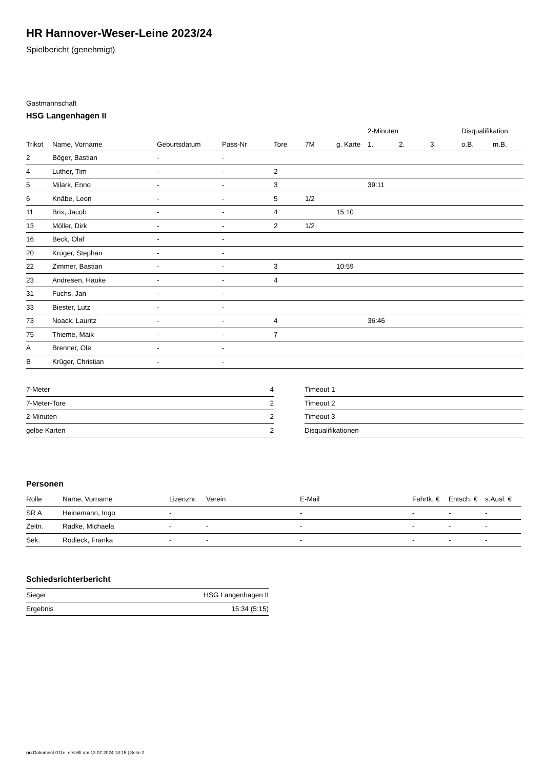HR Hannover-Weser-Leine 2023/24
Spielbericht (genehmigt)
Gastmannschaft
HSG Langenhagen II
| | | | | | | | 2-Minuten | | | Disqualifikation | |
| --- | --- | --- | --- | --- | --- | --- | --- | --- | --- | --- | --- |
| Trikot | Name, Vorname | Geburtsdatum | Pass-Nr | Tore | 7M | g. Karte | 1. | 2. | 3. | o.B. | m.B. |
| 2 | Böger, Bastian | - | - | | | | | | | | |
| 4 | Luther, Tim | - | - | 2 | | | | | | | |
| 5 | Milark, Enno | - | - | 3 | | | 39:11 | | | | |
| 6 | Knäbe, Leon | - | - | 5 | 1/2 | | | | | | |
| 11 | Brix, Jacob | - | - | 4 | | 15:10 | | | | | |
| 13 | Möller, Dirk | - | - | 2 | 1/2 | | | | | | |
| 16 | Beck, Olaf | - | - | | | | | | | | |
| 20 | Krüger, Stephan | - | - | | | | | | | | |
| 22 | Zimmer, Bastian | - | - | 3 | | 10:59 | | | | | |
| 23 | Andresen, Hauke | - | - | 4 | | | | | | | |
| 31 | Fuchs, Jan | - | - | | | | | | | | |
| 33 | Biester, Lutz | - | - | | | | | | | | |
| 73 | Noack, Lauritz | - | - | 4 | | | 36:46 | | | | |
| 75 | Thieme, Maik | - | - | 7 | | | | | | | |
| A | Brenner, Ole | - | - | | | | | | | | |
| B | Krüger, Christian | - | - | | | | | | | | |
| 7-Meter | 4 |
| 7-Meter-Tore | 2 |
| 2-Minuten | 2 |
| gelbe Karten | 2 |
| Timeout 1 |
| Timeout 2 |
| Timeout 3 |
| Disqualifikationen |
Personen
| Rolle | Name, Vorname | Lizenznr. | Verein | E-Mail | Fahrtk. € | Entsch. € | s.Ausl. € |
| --- | --- | --- | --- | --- | --- | --- | --- |
| SR A | Heinemann, Ingo | - | | - | - | - | - |
| Zeitn. | Radke, Michaela | - | - | - | - | - | - |
| Sek. | Rodieck, Franka | - | - | - | - | - | - |
Schiedsrichterbericht
| Sieger | HSG Langenhagen II |
| Ergebnis | 15:34 (5:15) |
nu.Dokument 011e, erstellt am 13.07.2024 18:15 | Seite 2